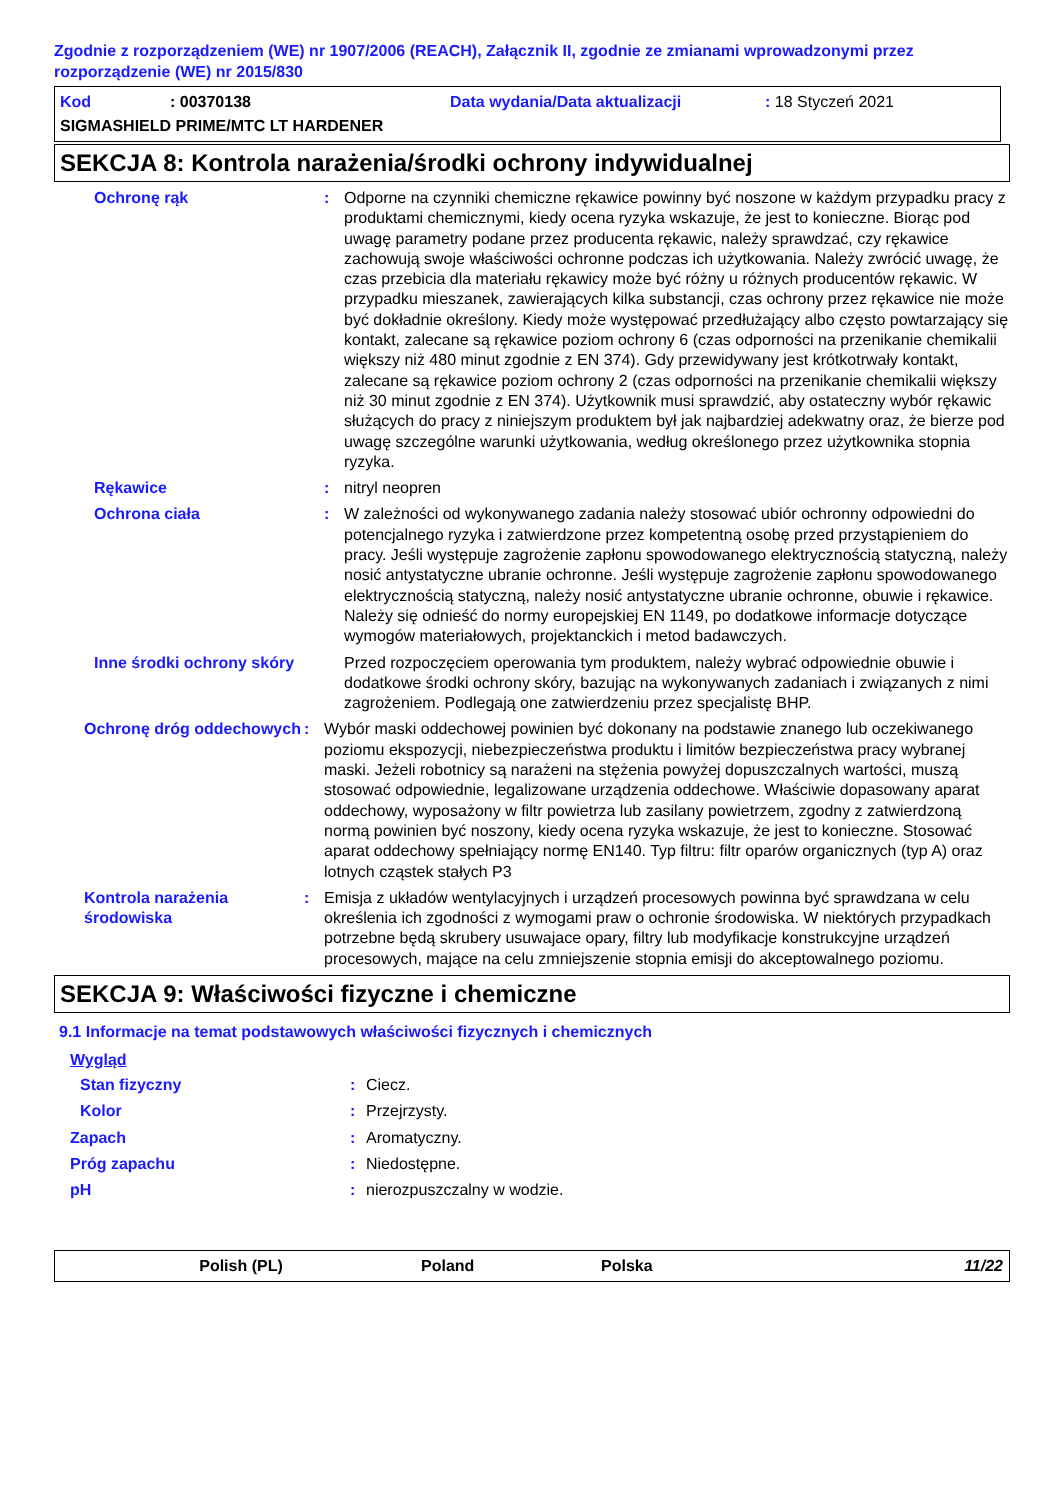Zgodnie z rozporządzeniem (WE) nr 1907/2006 (REACH), Załącznik II, zgodnie ze zmianami wprowadzonymi przez rozporządzenie (WE) nr 2015/830
Kod: 00370138 Data wydania/Data aktualizacji: 18 Styczeń 2021
SIGMASHIELD PRIME/MTC LT HARDENER
SEKCJA 8: Kontrola narażenia/środki ochrony indywidualnej
Ochronę rąk : Odporne na czynniki chemiczne rękawice powinny być noszone w każdym przypadku pracy z produktami chemicznymi, kiedy ocena ryzyka wskazuje, że jest to konieczne. Biorąc pod uwagę parametry podane przez producenta rękawic, należy sprawdzać, czy rękawice zachowują swoje właściwości ochronne podczas ich użytkowania. Należy zwrócić uwagę, że czas przebicia dla materiału rękawicy może być różny u różnych producentów rękawic. W przypadku mieszanek, zawierających kilka substancji, czas ochrony przez rękawice nie może być dokładnie określony. Kiedy może występować przedłużający albo często powtarzający się kontakt, zalecane są rękawice poziom ochrony 6 (czas odporności na przenikanie chemikalii większy niż 480 minut zgodnie z EN 374). Gdy przewidywany jest krótkotrwały kontakt, zalecane są rękawice poziom ochrony 2 (czas odporności na przenikanie chemikalii większy niż 30 minut zgodnie z EN 374). Użytkownik musi sprawdzić, aby ostateczny wybór rękawic służących do pracy z niniejszym produktem był jak najbardziej adekwatny oraz, że bierze pod uwagę szczególne warunki użytkowania, według określonego przez użytkownika stopnia ryzyka.
Rękawice : nitryl neopren
Ochrona ciała : W zależności od wykonywanego zadania należy stosować ubiór ochronny odpowiedni do potencjalnego ryzyka i zatwierdzone przez kompetentną osobę przed przystąpieniem do pracy. Jeśli występuje zagrożenie zapłonu spowodowanego elektrycznością statyczną, należy nosić antystatyczne ubranie ochronne. Jeśli występuje zagrożenie zapłonu spowodowanego elektrycznością statyczną, należy nosić antystatyczne ubranie ochronne, obuwie i rękawice. Należy się odnieść do normy europejskiej EN 1149, po dodatkowe informacje dotyczące wymogów materiałowych, projektanckich i metod badawczych.
Inne środki ochrony skóry
Przed rozpoczęciem operowania tym produktem, należy wybrać odpowiednie obuwie i dodatkowe środki ochrony skóry, bazując na wykonywanych zadaniach i związanych z nimi zagrożeniem. Podlegają one zatwierdzeniu przez specjalistę BHP.
Ochronę dróg oddechowych
: Wybór maski oddechowej powinien być dokonany na podstawie znanego lub oczekiwanego poziomu ekspozycji, niebezpieczeństwa produktu i limitów bezpieczeństwa pracy wybranej maski. Jeżeli robotnicy są narażeni na stężenia powyżej dopuszczalnych wartości, muszą stosować odpowiednie, legalizowane urządzenia oddechowe. Właściwie dopasowany aparat oddechowy, wyposażony w filtr powietrza lub zasilany powietrzem, zgodny z zatwierdzoną normą powinien być noszony, kiedy ocena ryzyka wskazuje, że jest to konieczne. Stosować aparat oddechowy spełniający normę EN140. Typ filtru: filtr oparów organicznych (typ A) oraz lotnych cząstek stałych P3
Kontrola narażenia środowiska
: Emisja z układów wentylacyjnych i urządzeń procesowych powinna być sprawdzana w celu określenia ich zgodności z wymogami praw o ochronie środowiska. W niektórych przypadkach potrzebne będą skrubery usuwajace opary, filtry lub modyfikacje konstrukcyjne urządzeń procesowych, mające na celu zmniejszenie stopnia emisji do akceptowalnego poziomu.
SEKCJA 9: Właściwości fizyczne i chemiczne
9.1 Informacje na temat podstawowych właściwości fizycznych i chemicznych
Wygląd
Stan fizyczny : Ciecz.
Kolor : Przejrzysty.
Zapach : Aromatyczny.
Próg zapachu : Niedostępne.
pH : nierozpuszczalny w wodzie.
Polish (PL) Poland Polska 11/22